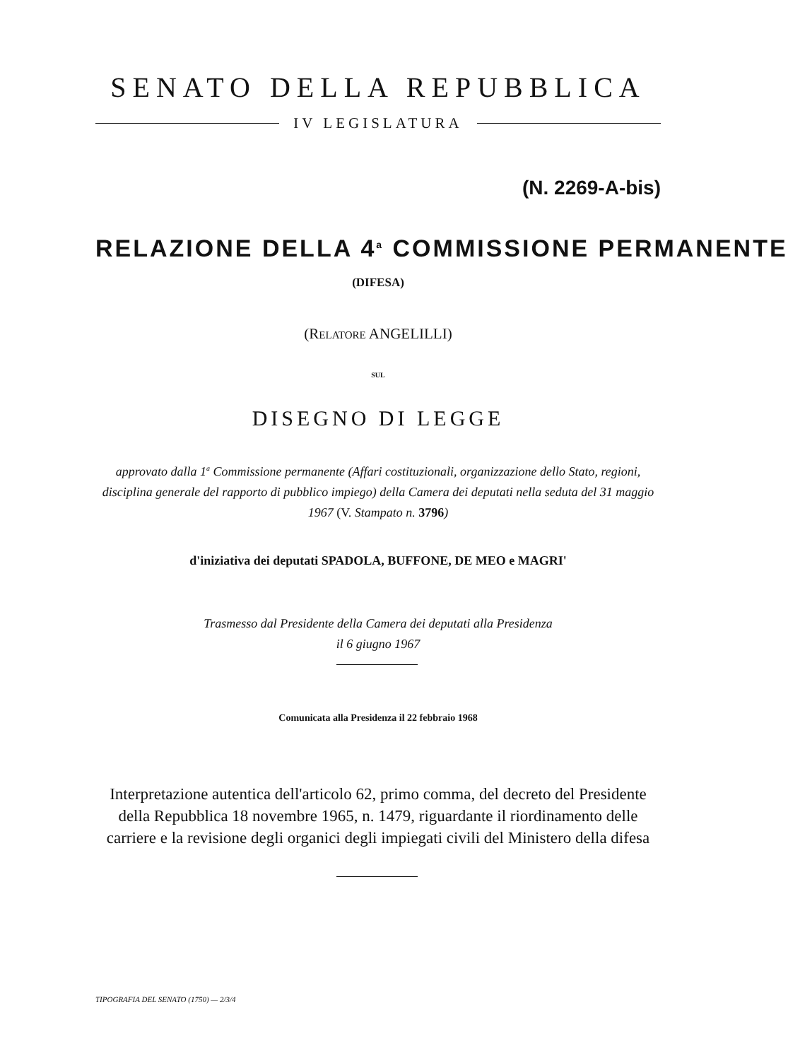SENATO DELLA REPUBBLICA
IV LEGISLATURA
(N. 2269-A-bis)
RELAZIONE DELLA 4<sup>a</sup> COMMISSIONE PERMANENTE
(DIFESA)
(RELATORE ANGELILLI)
SUL
DISEGNO DI LEGGE
approvato dalla 1<sup>a</sup> Commissione permanente (Affari costituzionali, organizzazione dello Stato, regioni, disciplina generale del rapporto di pubblico impiego) della Camera dei deputati nella seduta del 31 maggio 1967 (V. Stampato n. 3796)
d'iniziativa dei deputati SPADOLA, BUFFONE, DE MEO e MAGRI'
Trasmesso dal Presidente della Camera dei deputati alla Presidenza
il 6 giugno 1967
Comunicata alla Presidenza il 22 febbraio 1968
Interpretazione autentica dell'articolo 62, primo comma, del decreto del Presidente della Repubblica 18 novembre 1965, n. 1479, riguardante il riordinamento delle carriere e la revisione degli organici degli impiegati civili del Ministero della difesa
TIPOGRAFIA DEL SENATO (1750) — 2/3/4